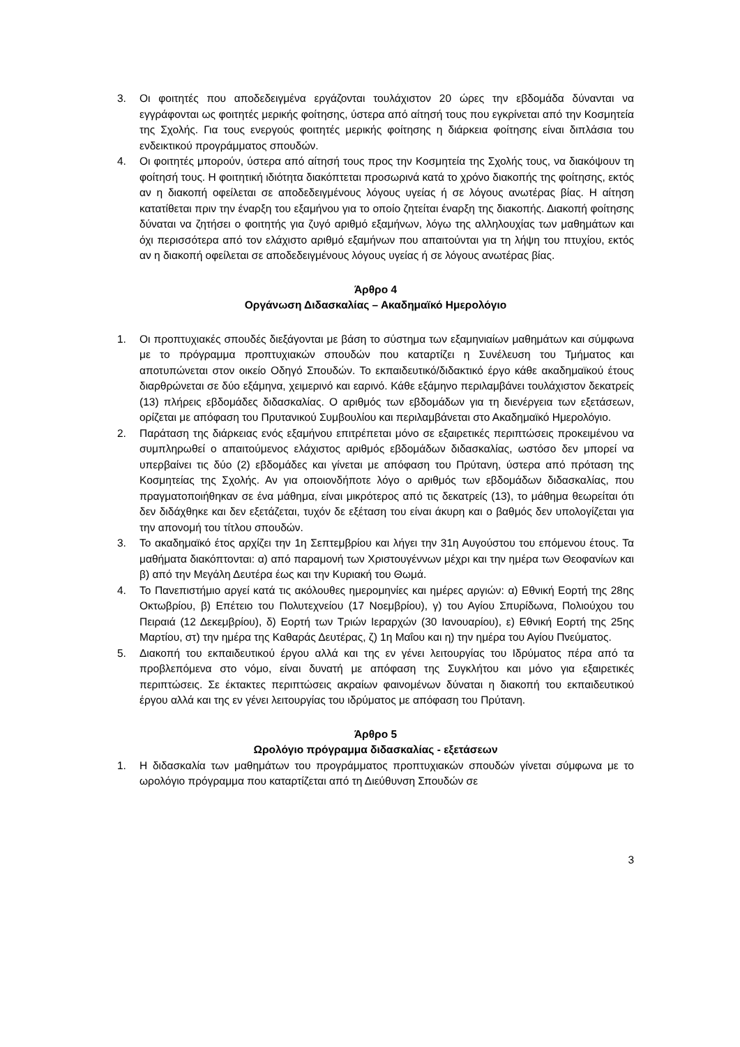3. Οι φοιτητές που αποδεδειγμένα εργάζονται τουλάχιστον 20 ώρες την εβδομάδα δύνανται να εγγράφονται ως φοιτητές μερικής φοίτησης, ύστερα από αίτησή τους που εγκρίνεται από την Κοσμητεία της Σχολής. Για τους ενεργούς φοιτητές μερικής φοίτησης η διάρκεια φοίτησης είναι διπλάσια του ενδεικτικού προγράμματος σπουδών.
4. Οι φοιτητές μπορούν, ύστερα από αίτησή τους προς την Κοσμητεία της Σχολής τους, να διακόψουν τη φοίτησή τους. Η φοιτητική ιδιότητα διακόπτεται προσωρινά κατά το χρόνο διακοπής της φοίτησης, εκτός αν η διακοπή οφείλεται σε αποδεδειγμένους λόγους υγείας ή σε λόγους ανωτέρας βίας. Η αίτηση κατατίθεται πριν την έναρξη του εξαμήνου για το οποίο ζητείται έναρξη της διακοπής. Διακοπή φοίτησης δύναται να ζητήσει ο φοιτητής για ζυγό αριθμό εξαμήνων, λόγω της αλληλουχίας των μαθημάτων και όχι περισσότερα από τον ελάχιστο αριθμό εξαμήνων που απαιτούνται για τη λήψη του πτυχίου, εκτός αν η διακοπή οφείλεται σε αποδεδειγμένους λόγους υγείας ή σε λόγους ανωτέρας βίας.
Άρθρο 4
Οργάνωση Διδασκαλίας – Ακαδημαϊκό Ημερολόγιο
1. Οι προπτυχιακές σπουδές διεξάγονται με βάση το σύστημα των εξαμηνιαίων μαθημάτων και σύμφωνα με το πρόγραμμα προπτυχιακών σπουδών που καταρτίζει η Συνέλευση του Τμήματος και αποτυπώνεται στον οικείο Οδηγό Σπουδών. Το εκπαιδευτικό/διδακτικό έργο κάθε ακαδημαϊκού έτους διαρθρώνεται σε δύο εξάμηνα, χειμερινό και εαρινό. Κάθε εξάμηνο περιλαμβάνει τουλάχιστον δεκατρείς (13) πλήρεις εβδομάδες διδασκαλίας. Ο αριθμός των εβδομάδων για τη διενέργεια των εξετάσεων, ορίζεται με απόφαση του Πρυτανικού Συμβουλίου και περιλαμβάνεται στο Ακαδημαϊκό Ημερολόγιο.
2. Παράταση της διάρκειας ενός εξαμήνου επιτρέπεται μόνο σε εξαιρετικές περιπτώσεις προκειμένου να συμπληρωθεί ο απαιτούμενος ελάχιστος αριθμός εβδομάδων διδασκαλίας, ωστόσο δεν μπορεί να υπερβαίνει τις δύο (2) εβδομάδες και γίνεται με απόφαση του Πρύτανη, ύστερα από πρόταση της Κοσμητείας της Σχολής. Αν για οποιονδήποτε λόγο ο αριθμός των εβδομάδων διδασκαλίας, που πραγματοποιήθηκαν σε ένα μάθημα, είναι μικρότερος από τις δεκατρείς (13), το μάθημα θεωρείται ότι δεν διδάχθηκε και δεν εξετάζεται, τυχόν δε εξέταση του είναι άκυρη και ο βαθμός δεν υπολογίζεται για την απονομή του τίτλου σπουδών.
3. Το ακαδημαϊκό έτος αρχίζει την 1η Σεπτεμβρίου και λήγει την 31η Αυγούστου του επόμενου έτους. Τα μαθήματα διακόπτονται: α) από παραμονή των Χριστουγέννων μέχρι και την ημέρα των Θεοφανίων και β) από την Μεγάλη Δευτέρα έως και την Κυριακή του Θωμά.
4. Το Πανεπιστήμιο αργεί κατά τις ακόλουθες ημερομηνίες και ημέρες αργιών: α) Εθνική Εορτή της 28ης Οκτωβρίου, β) Επέτειο του Πολυτεχνείου (17 Νοεμβρίου), γ) του Αγίου Σπυρίδωνα, Πολιούχου του Πειραιά (12 Δεκεμβρίου), δ) Εορτή των Τριών Ιεραρχών (30 Ιανουαρίου), ε) Εθνική Εορτή της 25ης Μαρτίου, στ) την ημέρα της Καθαράς Δευτέρας, ζ) 1η Μαΐου και η) την ημέρα του Αγίου Πνεύματος.
5. Διακοπή του εκπαιδευτικού έργου αλλά και της εν γένει λειτουργίας του Ιδρύματος πέρα από τα προβλεπόμενα στο νόμο, είναι δυνατή με απόφαση της Συγκλήτου και μόνο για εξαιρετικές περιπτώσεις. Σε έκτακτες περιπτώσεις ακραίων φαινομένων δύναται η διακοπή του εκπαιδευτικού έργου αλλά και της εν γένει λειτουργίας του ιδρύματος με απόφαση του Πρύτανη.
Άρθρο 5
Ωρολόγιο πρόγραμμα διδασκαλίας - εξετάσεων
1. Η διδασκαλία των μαθημάτων του προγράμματος προπτυχιακών σπουδών γίνεται σύμφωνα με το ωρολόγιο πρόγραμμα που καταρτίζεται από τη Διεύθυνση Σπουδών σε
3